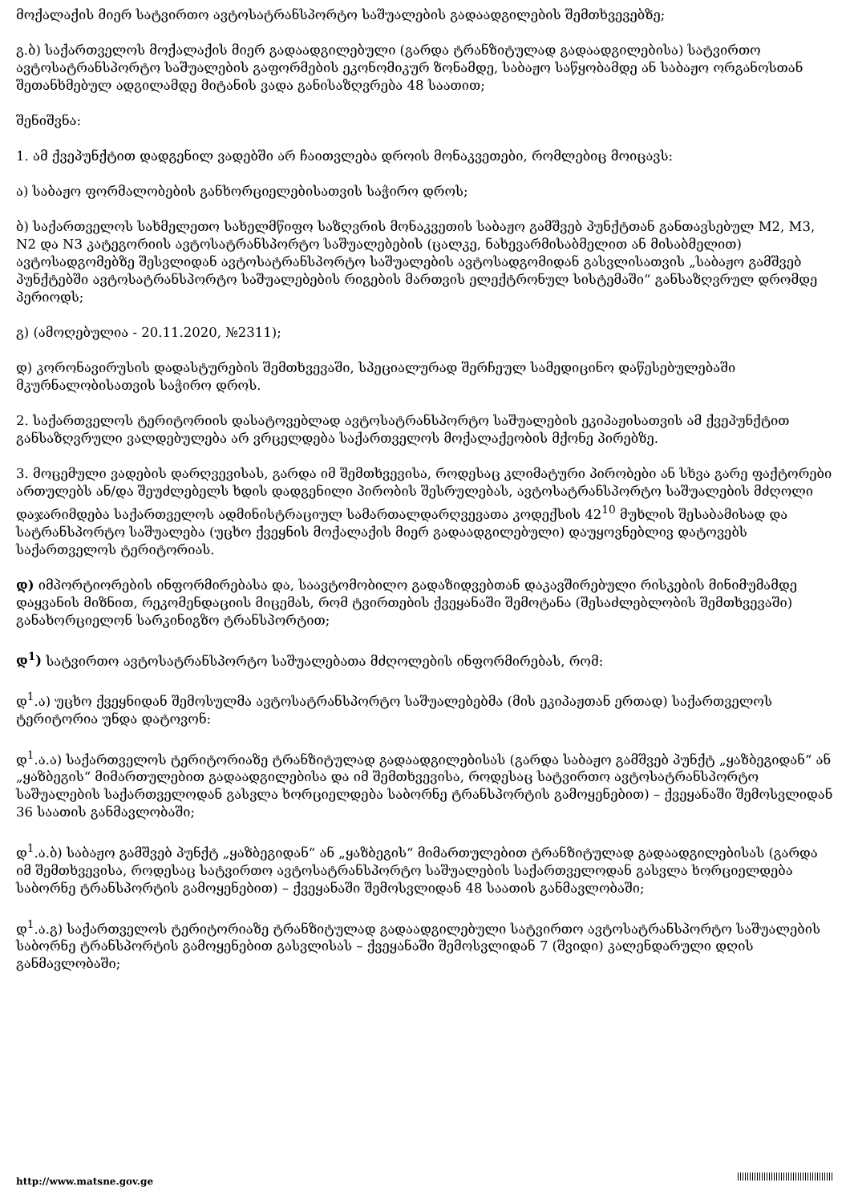მოქალაქის მიერ სატვირთო ავტოსატრანსპორტო საშუალების გადაადგილების შემთხვევებზე;
გ.ბ) საქართველოს მოქალაქის მიერ გადაადგილებული (გარდა ტრანზიტულად გადაადგილებისა) სატვირთო ავტოსატრანსპორტო საშუალების გაფორმების ეკონომიკურ ზონამდე, საბაჟო საწყობამდე ან საბაჟო ორგანოსთან შეთანხმებულ ადგილამდე მიტანის ვადა განისაზღვრება 48 საათით;
შენიშვნა:
1. ამ ქვეპუნქტით დადგენილ ვადებში არ ჩაითვლება დროის მონაკვეთები, რომლებიც მოიცავს:
ა) საბაჟო ფორმალობების განხორციელებისათვის საჭირო დროს;
ბ) საქართველოს სახმელეთო სახელმწიფო საზღვრის მონაკვეთის საბაჟო გამშვებ პუნქტთან განთავსებულ M2, M3, N2 და N3 კატეგორიის ავტოსატრანსპორტო საშუალებების (ცალკე, ნახევარმისაბმელით ან მისაბმელით) ავტოსადგომებზე შესვლიდან ავტოსატრანსპორტო საშუალების ავტოსადგომიდან გასვლისათვის „საბაჟო გამშვებ პუნქტებში ავტოსატრანსპორტო საშუალებების რიგების მართვის ელექტრონულ სისტემაში“ განსაზღვრულ დრომდე პერიოდს;
გ) (ამოღებულია - 20.11.2020, №2311);
დ) კორონავირუსის დადასტურების შემთხვევაში, სპეციალურად შერჩეულ სამედიცინო დაწესებულებაში მკურნალობისათვის საჭირო დროს.
2. საქართველოს ტერიტორიის დასატოვებლად ავტოსატრანსპორტო საშუალების ეკიპაჟისათვის ამ ქვეპუნქტით განსაზღვრული ვალდებულება არ ვრცელდება საქართველოს მოქალაქეობის მქონე პირებზე.
3. მოცემული ვადების დარღვევისას, გარდა იმ შემთხვევისა, როდესაც კლიმატური პირობები ან სხვა გარე ფაქტორები ართულებს ან/და შეუძლებელს ხდის დადგენილი პირობის შესრულებას, ავტოსატრანსპორტო საშუალების მძღოლი დაჯარიმდება საქართველოს ადმინისტრაციულ სამართალდარღვევათა კოდექსის 42<sup>10</sup> მუხლის შესაბამისად და სატრანსპორტო საშუალება (უცხო ქვეყნის მოქალაქის მიერ გადაადგილებული) დაუყოვნებლივ დატოვებს საქართველოს ტერიტორიას.
დ) იმპორტიორების ინფორმირებასა და, საავტომობილო გადაზიდვებთან დაკავშირებული რისკების მინიმუმამდე დაყვანის მიზნით, რეკომენდაციის მიცემას, რომ ტვირთების ქვეყანაში შემოტანა (შესაძლებლობის შემთხვევაში) განახორციელონ სარკინიგზო ტრანსპორტით;
დ<sup>1</sup>) სატვირთო ავტოსატრანსპორტო საშუალებათა მძღოლების ინფორმირებას, რომ:
დ<sup>1</sup>.ა) უცხო ქვეყნიდან შემოსულმა ავტოსატრანსპორტო საშუალებებმა (მის ეკიპაჟთან ერთად) საქართველოს ტერიტორია უნდა დატოვონ:
დ<sup>1</sup>.ა.ა) საქართველოს ტერიტორიაზე ტრანზიტულად გადაადგილებისას (გარდა საბაჟო გამშვებ პუნქტ „ყაზბეგიდან“ ან „ყაზბეგის“ მიმართულებით გადაადგილებისა და იმ შემთხვევისა, როდესაც სატვირთო ავტოსატრანსპორტო საშუალების საქართველოდან გასვლა ხორციელდება საბორნე ტრანსპორტის გამოყენებით) – ქვეყანაში შემოსვლიდან 36 საათის განმავლობაში;
დ<sup>1</sup>.ა.ბ) საბაჟო გამშვებ პუნქტ „ყაზბეგიდან“ ან „ყაზბეგის“ მიმართულებით ტრანზიტულად გადაადგილებისას (გარდა იმ შემთხვევისა, როდესაც სატვირთო ავტოსატრანსპორტო საშუალების საქართველოდან გასვლა ხორციელდება საბორნე ტრანსპორტის გამოყენებით) – ქვეყანაში შემოსვლიდან 48 საათის განმავლობაში;
დ<sup>1</sup>.ა.გ) საქართველოს ტერიტორიაზე ტრანზიტულად გადაადგილებული სატვირთო ავტოსატრანსპორტო საშუალების საბორნე ტრანსპორტის გამოყენებით გასვლისას – ქვეყანაში შემოსვლიდან 7 (შვიდი) კალენდარული დღის განმავლობაში;
http://www.matsne.gov.ge